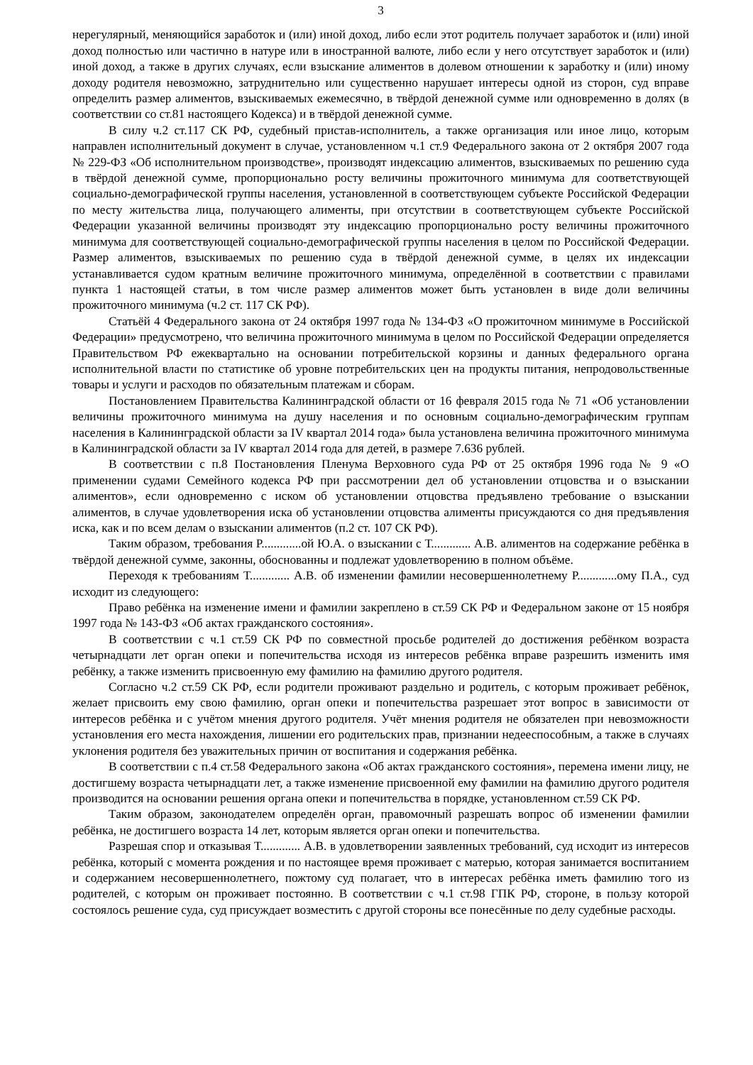3
нерегулярный, меняющийся заработок и (или) иной доход, либо если этот родитель получает заработок и (или) иной доход полностью или частично в натуре или в иностранной валюте, либо если у него отсутствует заработок и (или) иной доход, а также в других случаях, если взыскание алиментов в долевом отношении к заработку и (или) иному доходу родителя невозможно, затруднительно или существенно нарушает интересы одной из сторон, суд вправе определить размер алиментов, взыскиваемых ежемесячно, в твёрдой денежной сумме или одновременно в долях (в соответствии со ст.81 настоящего Кодекса) и в твёрдой денежной сумме.
В силу ч.2 ст.117 СК РФ, судебный пристав-исполнитель, а также организация или иное лицо, которым направлен исполнительный документ в случае, установленном ч.1 ст.9 Федерального закона от 2 октября 2007 года № 229-ФЗ «Об исполнительном производстве», производят индексацию алиментов, взыскиваемых по решению суда в твёрдой денежной сумме, пропорционально росту величины прожиточного минимума для соответствующей социально-демографической группы населения, установленной в соответствующем субъекте Российской Федерации по месту жительства лица, получающего алименты, при отсутствии в соответствующем субъекте Российской Федерации указанной величины производят эту индексацию пропорционально росту величины прожиточного минимума для соответствующей социально-демографической группы населения в целом по Российской Федерации. Размер алиментов, взыскиваемых по решению суда в твёрдой денежной сумме, в целях их индексации устанавливается судом кратным величине прожиточного минимума, определённой в соответствии с правилами пункта 1 настоящей статьи, в том числе размер алиментов может быть установлен в виде доли величины прожиточного минимума (ч.2 ст. 117 СК РФ).
Статьёй 4 Федерального закона от 24 октября 1997 года № 134-ФЗ «О прожиточном минимуме в Российской Федерации» предусмотрено, что величина прожиточного минимума в целом по Российской Федерации определяется Правительством РФ ежеквартально на основании потребительской корзины и данных федерального органа исполнительной власти по статистике об уровне потребительских цен на продукты питания, непродовольственные товары и услуги и расходов по обязательным платежам и сборам.
Постановлением Правительства Калининградской области от 16 февраля 2015 года № 71 «Об установлении величины прожиточного минимума на душу населения и по основным социально-демографическим группам населения в Калининградской области за IV квартал 2014 года» была установлена величина прожиточного минимума в Калининградской области за IV квартал 2014 года для детей, в размере 7.636 рублей.
В соответствии с п.8 Постановления Пленума Верховного суда РФ от 25 октября 1996 года № 9 «О применении судами Семейного кодекса РФ при рассмотрении дел об установлении отцовства и о взыскании алиментов», если одновременно с иском об установлении отцовства предъявлено требование о взыскании алиментов, в случае удовлетворения иска об установлении отцовства алименты присуждаются со дня предъявления иска, как и по всем делам о взыскании алиментов (п.2 ст. 107 СК РФ).
Таким образом, требования Р.............ой Ю.А. о взыскании с Т............. А.В. алиментов на содержание ребёнка в твёрдой денежной сумме, законны, обоснованны и подлежат удовлетворению в полном объёме.
Переходя к требованиям Т............. А.В. об изменении фамилии несовершеннолетнему Р.............ому П.А., суд исходит из следующего:
Право ребёнка на изменение имени и фамилии закреплено в ст.59 СК РФ и Федеральном законе от 15 ноября 1997 года № 143-ФЗ «Об актах гражданского состояния».
В соответствии с ч.1 ст.59 СК РФ по совместной просьбе родителей до достижения ребёнком возраста четырнадцати лет орган опеки и попечительства исходя из интересов ребёнка вправе разрешить изменить имя ребёнку, а также изменить присвоенную ему фамилию на фамилию другого родителя.
Согласно ч.2 ст.59 СК РФ, если родители проживают раздельно и родитель, с которым проживает ребёнок, желает присвоить ему свою фамилию, орган опеки и попечительства разрешает этот вопрос в зависимости от интересов ребёнка и с учётом мнения другого родителя. Учёт мнения родителя не обязателен при невозможности установления его места нахождения, лишении его родительских прав, признании недееспособным, а также в случаях уклонения родителя без уважительных причин от воспитания и содержания ребёнка.
В соответствии с п.4 ст.58 Федерального закона «Об актах гражданского состояния», перемена имени лицу, не достигшему возраста четырнадцати лет, а также изменение присвоенной ему фамилии на фамилию другого родителя производится на основании решения органа опеки и попечительства в порядке, установленном ст.59 СК РФ.
Таким образом, законодателем определён орган, правомочный разрешать вопрос об изменении фамилии ребёнка, не достигшего возраста 14 лет, которым является орган опеки и попечительства.
Разрешая спор и отказывая Т............. А.В. в удовлетворении заявленных требований, суд исходит из интересов ребёнка, который с момента рождения и по настоящее время проживает с матерью, которая занимается воспитанием и содержанием несовершеннолетнего, пожтому суд полагает, что в интересах ребёнка иметь фамилию того из родителей, с которым он проживает постоянно. В соответствии с ч.1 ст.98 ГПК РФ, стороне, в пользу которой состоялось решение суда, суд присуждает возместить с другой стороны все понесённые по делу судебные расходы.